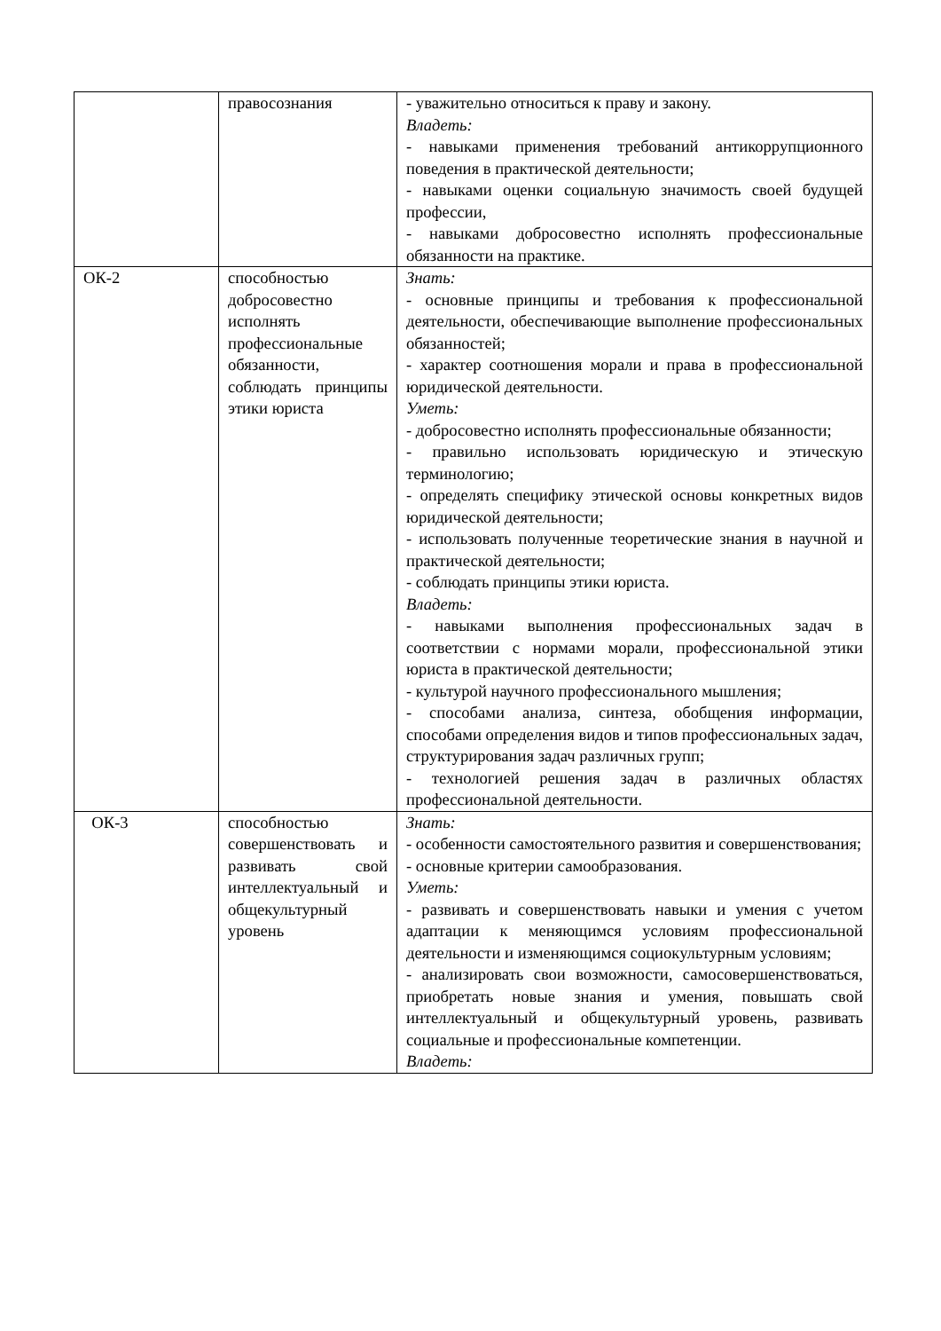| | правосознания | - уважительно относиться к праву и закону. Владеть: - навыками применения требований антикоррупционного поведения в практической деятельности; - навыками оценки социальную значимость своей будущей профессии, - навыками добросовестно исполнять профессиональные обязанности на практике. |
| ОК-2 | способностью добросовестно исполнять профессиональные обязанности, соблюдать принципы этики юриста | Знать: - основные принципы и требования к профессиональной деятельности, обеспечивающие выполнение профессиональных обязанностей; - характер соотношения морали и права в профессиональной юридической деятельности. Уметь: - добросовестно исполнять профессиональные обязанности; - правильно использовать юридическую и этическую терминологию; - определять специфику этической основы конкретных видов юридической деятельности; - использовать полученные теоретические знания в научной и практической деятельности; - соблюдать принципы этики юриста. Владеть: - навыками выполнения профессиональных задач в соответствии с нормами морали, профессиональной этики юриста в практической деятельности; - культурой научного профессионального мышления; - способами анализа, синтеза, обобщения информации, способами определения видов и типов профессиональных задач, структурирования задач различных групп; - технологией решения задач в различных областях профессиональной деятельности. |
| ОК-3 | способностью совершенствовать и развивать свой интеллектуальный и общекультурный уровень | Знать: - особенности самостоятельного развития и совершенствования; - основные критерии самообразования. Уметь: - развивать и совершенствовать навыки и умения с учетом адаптации к меняющимся условиям профессиональной деятельности и изменяющимся социокультурным условиям; - анализировать свои возможности, самосовершенствоваться, приобретать новые знания и умения, повышать свой интеллектуальный и общекультурный уровень, развивать социальные и профессиональные компетенции. Владеть: |